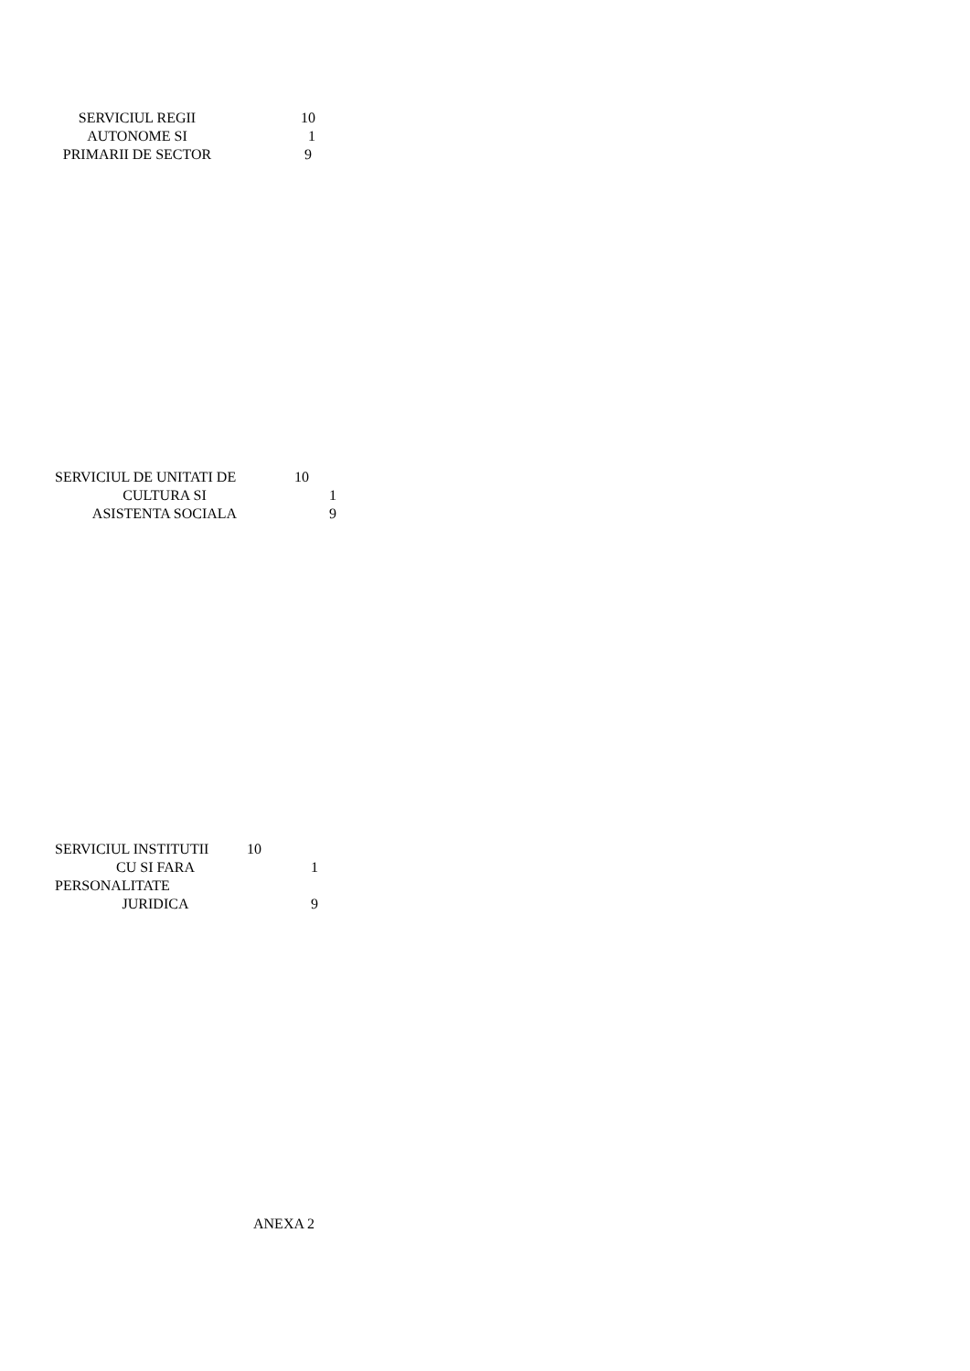SERVICIUL REGII 10
AUTONOME SI 1
PRIMARII DE SECTOR 9
SERVICIUL DE UNITATI DE 10
CULTURA SI 1
ASISTENTA SOCIALA 9
SERVICIUL INSTITUTII 10
CU SI FARA 1
PERSONALITATE
JURIDICA 9
ANEXA 2